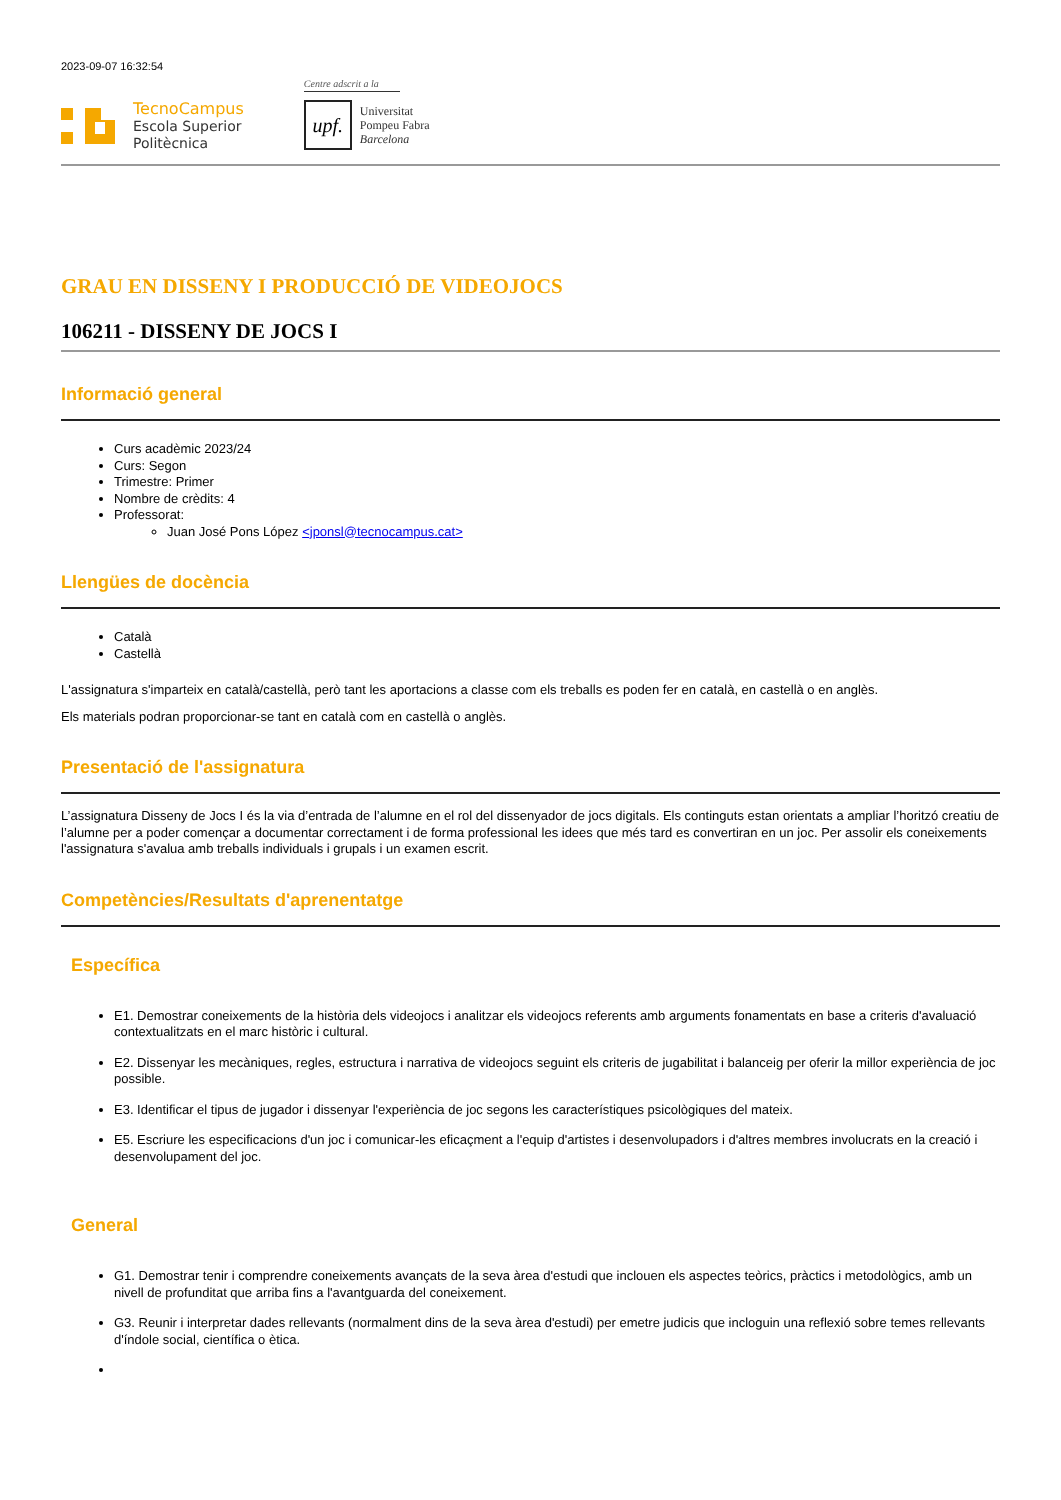2023-09-07 16:32:54
TecnoCampus
Escola Superior
Politècnica
Centre adscrit a la
upf.
Universitat
Pompeu Fabra
Barcelona
GRAU EN DISSENY I PRODUCCIÓ DE VIDEOJOCS
106211 - DISSENY DE JOCS I
Informació general
Curs acadèmic 2023/24
Curs: Segon
Trimestre: Primer
Nombre de crèdits: 4
Professorat:
Juan José Pons López <jponsl@tecnocampus.cat>
Llengües de docència
Català
Castellà
L'assignatura s'imparteix en català/castellà, però tant les aportacions a classe com els treballs es poden fer en català, en castellà o en anglès.
Els materials podran proporcionar-se tant en català com en castellà o anglès.
Presentació de l'assignatura
L’assignatura Disseny de Jocs I és la via d’entrada de l’alumne en el rol del dissenyador de jocs digitals. Els continguts estan orientats a ampliar l’horitzó creatiu de l’alumne per a poder començar a documentar correctament i de forma professional les idees que més tard es convertiran en un joc. Per assolir els coneixements l'assignatura s'avalua amb treballs individuals i grupals i un examen escrit.
Competències/Resultats d'aprenentatge
Específica
E1. Demostrar coneixements de la història dels videojocs i analitzar els videojocs referents amb arguments fonamentats en base a criteris d'avaluació contextualitzats en el marc històric i cultural.
E2. Dissenyar les mecàniques, regles, estructura i narrativa de videojocs seguint els criteris de jugabilitat i balanceig per oferir la millor experiència de joc possible.
E3. Identificar el tipus de jugador i dissenyar l'experiència de joc segons les característiques psicològiques del mateix.
E5. Escriure les especificacions d'un joc i comunicar-les eficaçment a l'equip d'artistes i desenvolupadors i d'altres membres involucrats en la creació i desenvolupament del joc.
General
G1. Demostrar tenir i comprendre coneixements avançats de la seva àrea d'estudi que inclouen els aspectes teòrics, pràctics i metodològics, amb un nivell de profunditat que arriba fins a l'avantguarda del coneixement.
G3. Reunir i interpretar dades rellevants (normalment dins de la seva àrea d'estudi) per emetre judicis que incloguin una reflexió sobre temes rellevants d'índole social, científica o ètica.